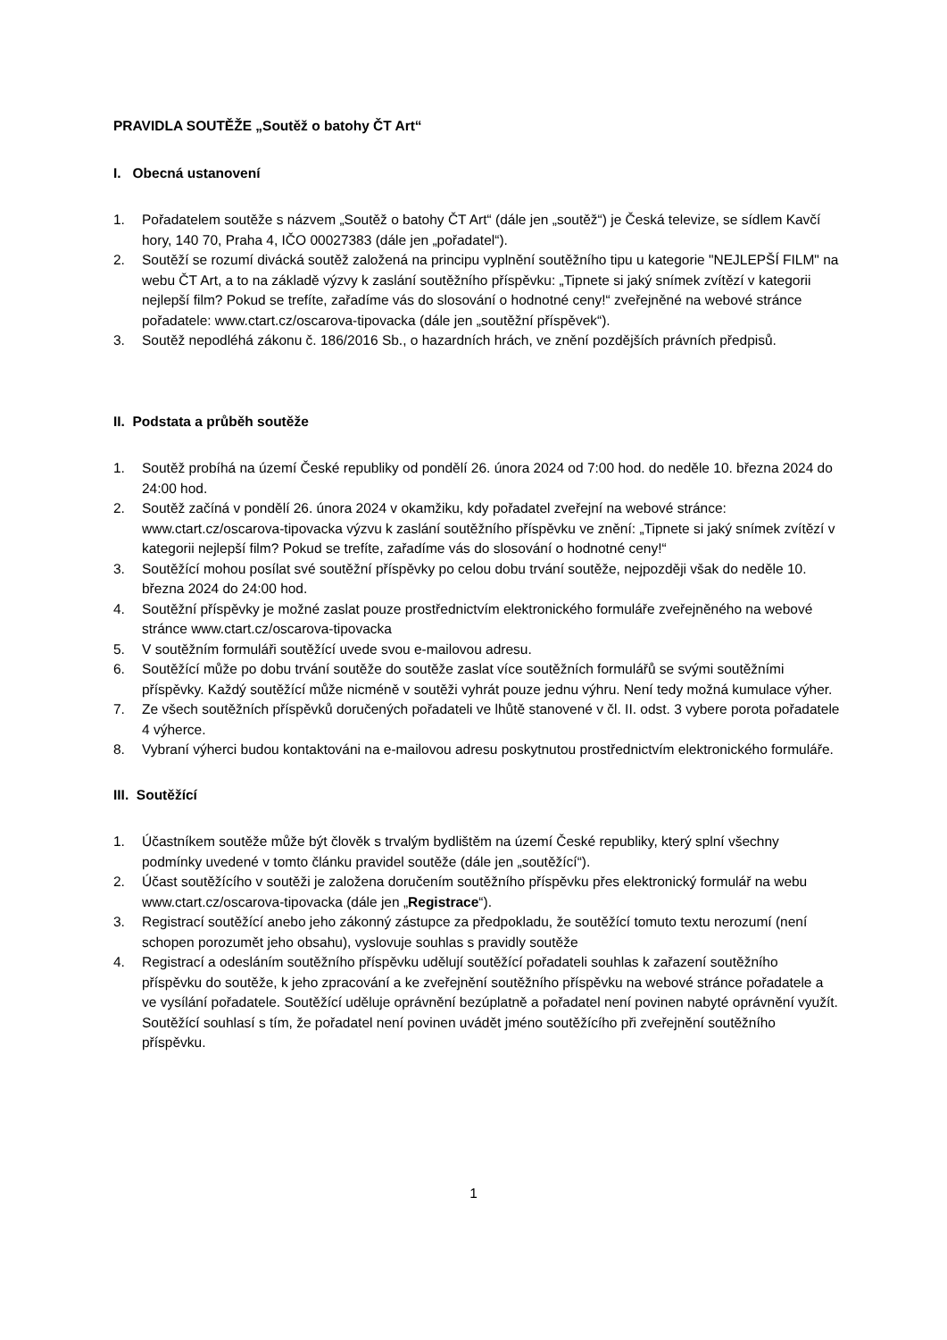PRAVIDLA SOUTĚŽE „Soutěž o batohy ČT Art“
I. Obecná ustanovení
1. Pořadatelem soutěže s názvem „Soutěž o batohy ČT Art“ (dále jen „soutěž“) je Česká televize, se sídlem Kavčí hory, 140 70, Praha 4, IČO 00027383 (dále jen „pořadatel“).
2. Soutěží se rozumí divácká soutěž založená na principu vyplnění soutěžního tipu u kategorie "NEJLEPŠÍ FILM" na webu ČT Art, a to na základě výzvy k zaslání soutěžního příspěvku: „Tipnete si jaký snímek zvítězí v kategorii nejlepší film? Pokud se trefíte, zařadíme vás do slosování o hodnotné ceny!“ zveřejněné na webové stránce pořadatele: www.ctart.cz/oscarova-tipovacka (dále jen „soutěžní příspěvek“).
3. Soutěž nepodléhá zákonu č. 186/2016 Sb., o hazardních hrách, ve znění pozdějších právních předpisů.
II. Podstata a průběh soutěže
1. Soutěž probíhá na území České republiky od pondělí 26. února 2024 od 7:00 hod. do neděle 10. března 2024 do 24:00 hod.
2. Soutěž začíná v pondělí 26. února 2024 v okamžiku, kdy pořadatel zveřejní na webové stránce: www.ctart.cz/oscarova-tipovacka výzvu k zaslání soutěžního příspěvku ve znění: „Tipnete si jaký snímek zvítězí v kategorii nejlepší film? Pokud se trefíte, zařadíme vás do slosování o hodnotné ceny!“
3. Soutěžící mohou posílat své soutěžní příspěvky po celou dobu trvání soutěže, nejpozději však do neděle 10. března 2024 do 24:00 hod.
4. Soutěžní příspěvky je možné zaslat pouze prostřednictvím elektronického formuláře zveřejněného na webové stránce www.ctart.cz/oscarova-tipovacka
5. V soutěžním formuláři soutěžící uvede svou e-mailovou adresu.
6. Soutěžící může po dobu trvání soutěže do soutěže zaslat více soutěžních formulářů se svými soutěžními příspěvky. Každý soutěžící může nicméně v soutěži vyhrát pouze jednu výhru. Není tedy možná kumulace výher.
7. Ze všech soutěžních příspěvků doručených pořadateli ve lhůtě stanovené v čl. II. odst. 3 vybere porota pořadatele 4 výherce.
8. Vybraní výherci budou kontaktováni na e-mailovou adresu poskytnutou prostřednictvím elektronického formuláře.
III. Soutěžící
1. Účastníkem soutěže může být člověk s trvalým bydlištěm na území České republiky, který splní všechny podmínky uvedené v tomto článku pravidel soutěže (dále jen „soutěžící“).
2. Účast soutěžícího v soutěži je založena doručením soutěžního příspěvku přes elektronický formulář na webu www.ctart.cz/oscarova-tipovacka (dále jen „Registrace“).
3. Registrací soutěžící anebo jeho zákonný zástupce za předpokladu, že soutěžící tomuto textu nerozumí (není schopen porozumět jeho obsahu), vyslovuje souhlas s pravidly soutěže
4. Registrací a odesláním soutěžního příspěvku udělují soutěžící pořadateli souhlas k zařazení soutěžního příspěvku do soutěže, k jeho zpracování a ke zveřejnění soutěžního příspěvku na webové stránce pořadatele a ve vysílání pořadatele. Soutěžící uděluje oprávnění bezúplatně a pořadatel není povinen nabyté oprávnění využít. Soutěžící souhlasí s tím, že pořadatel není povinen uvádět jméno soutěžícího při zveřejnění soutěžního příspěvku.
1